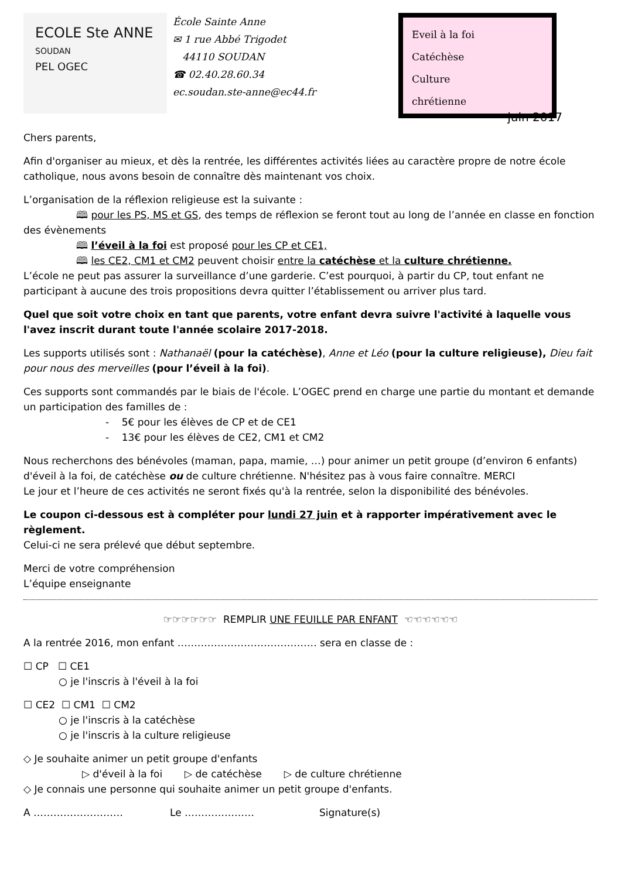ECOLE Ste ANNE
SOUDAN
PEL OGEC
École Sainte Anne
✉ 1 rue Abbé Trigodet
44110 SOUDAN
☎ 02.40.28.60.34
ec.soudan.ste-anne@ec44.fr
Eveil à la foi
Catéchèse
Culture
chrétienne
juin 2017
Chers parents,
Afin d'organiser au mieux, et dès la rentrée, les différentes activités liées au caractère propre de notre école catholique, nous avons besoin de connaître dès maintenant vos choix.
L’organisation de la réflexion religieuse est la suivante :
🕮 pour les PS, MS et GS, des temps de réflexion se feront tout au long de l’année en classe en fonction des évènements
🕮 l’éveil à la foi est proposé pour les CP et CE1,
🕮 les CE2, CM1 et CM2 peuvent choisir entre la catéchèse et la culture chrétienne.
L’école ne peut pas assurer la surveillance d’une garderie. C’est pourquoi, à partir du CP, tout enfant ne participant à aucune des trois propositions devra quitter l’établissement ou arriver plus tard.
Quel que soit votre choix en tant que parents, votre enfant devra suivre l'activité à laquelle vous l'avez inscrit durant toute l'année scolaire 2017-2018.
Les supports utilisés sont : Nathanaël (pour la catéchèse), Anne et Léo (pour la culture religieuse), Dieu fait pour nous des merveilles (pour l’éveil à la foi).
Ces supports sont commandés par le biais de l'école. L’OGEC prend en charge une partie du montant et demande un participation des familles de :
- 5€ pour les élèves de CP et de CE1
- 13€ pour les élèves de CE2, CM1 et CM2
Nous recherchons des bénévoles (maman, papa, mamie, …) pour animer un petit groupe (d’environ 6 enfants) d'éveil à la foi, de catéchèse ou de culture chrétienne. N'hésitez pas à vous faire connaître. MERCI
Le jour et l’heure de ces activités ne seront fixés qu'à la rentrée, selon la disponibilité des bénévoles.
Le coupon ci-dessous est à compléter pour lundi 27 juin et à rapporter impérativement avec le règlement.
Celui-ci ne sera prélevé que début septembre.
Merci de votre compréhension
L’équipe enseignante
☞☞☞☞☞☞ REMPLIR UNE FEUILLE PAR ENFANT ☜☜☜☜☜☜
A la rentrée 2016, mon enfant …………………………………… sera en classe de :
☐ CP ☐ CE1
○ je l'inscris à l'éveil à la foi
☐ CE2 ☐ CM1 ☐ CM2
○ je l'inscris à la catéchèse
○ je l'inscris à la culture religieuse
◇ Je souhaite animer un petit groupe d'enfants
▷ d'éveil à la foi ▷ de catéchèse ▷ de culture chrétienne
◇ Je connais une personne qui souhaite animer un petit groupe d'enfants.
A ……………………… Le ………………… Signature(s)